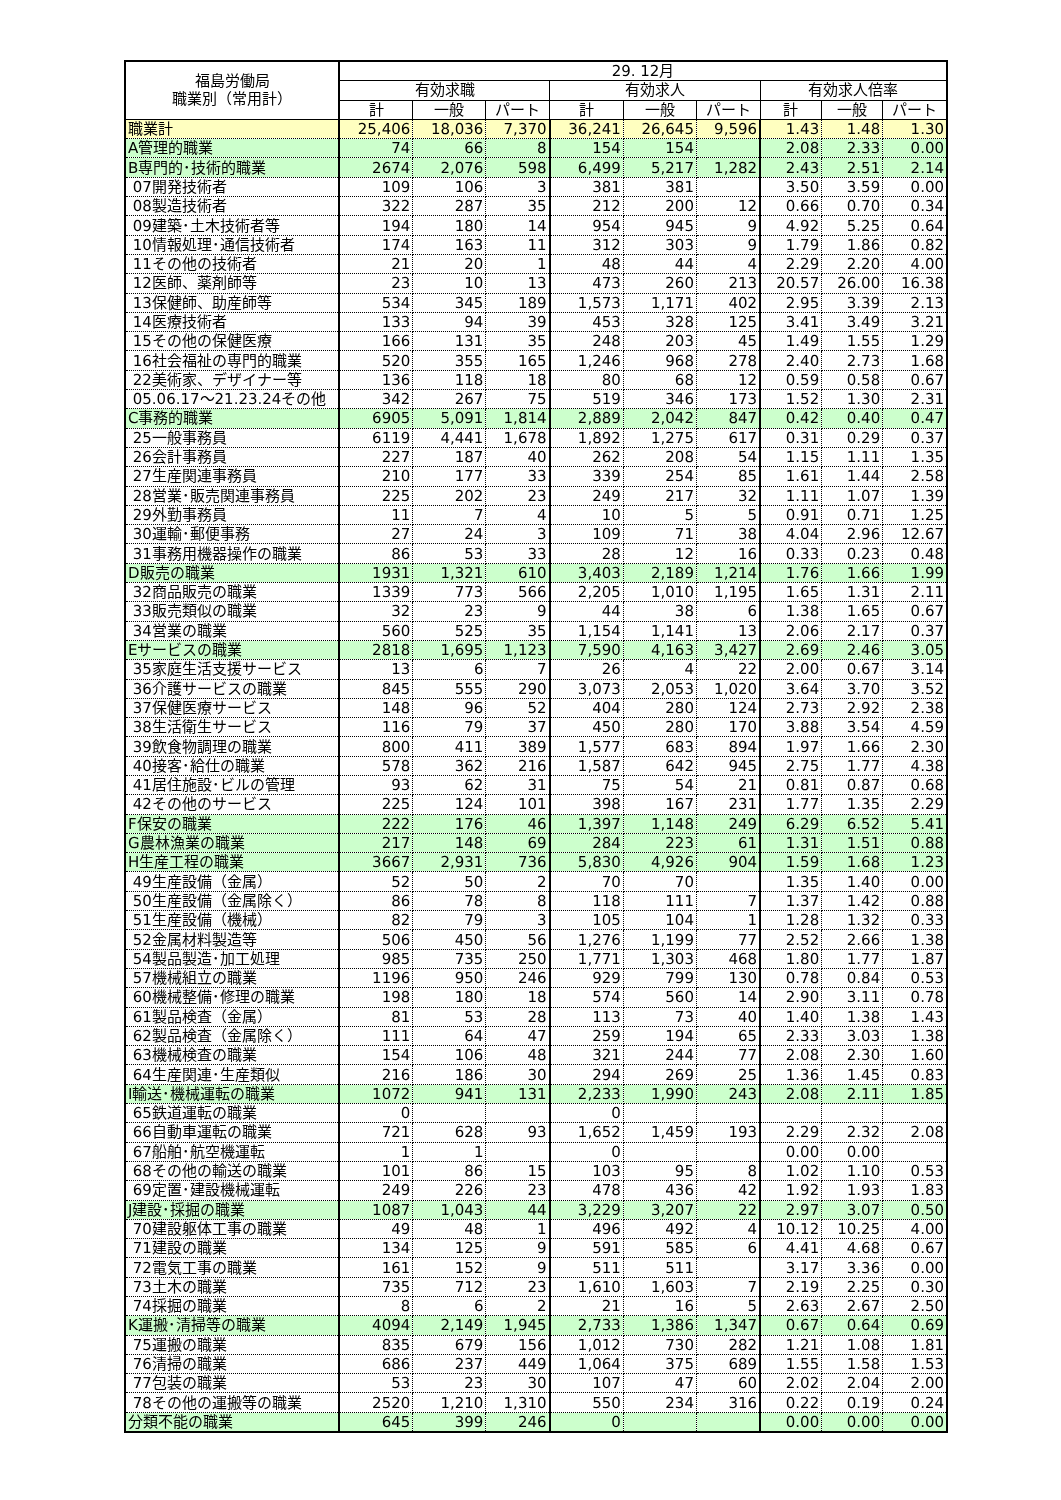| 福島労働局 職業別（常用計） | 29. 12月 | | | | | | | | |
| --- | --- | --- | --- | --- | --- | --- | --- | --- | --- |
| | 有効求職 | | | 有効求人 | | | 有効求人倍率 | | |
| | 計 | 一般 | パート | 計 | 一般 | パート | 計 | 一般 | パート |
| 職業計 | 25,406 | 18,036 | 7,370 | 36,241 | 26,645 | 9,596 | 1.43 | 1.48 | 1.30 |
| A管理的職業 | 74 | 66 | 8 | 154 | 154 | | 2.08 | 2.33 | 0.00 |
| B専門的･技術的職業 | 2674 | 2,076 | 598 | 6,499 | 5,217 | 1,282 | 2.43 | 2.51 | 2.14 |
| 07開発技術者 | 109 | 106 | 3 | 381 | 381 | | 3.50 | 3.59 | 0.00 |
| 08製造技術者 | 322 | 287 | 35 | 212 | 200 | 12 | 0.66 | 0.70 | 0.34 |
| 09建築･土木技術者等 | 194 | 180 | 14 | 954 | 945 | 9 | 4.92 | 5.25 | 0.64 |
| 10情報処理･通信技術者 | 174 | 163 | 11 | 312 | 303 | 9 | 1.79 | 1.86 | 0.82 |
| 11その他の技術者 | 21 | 20 | 1 | 48 | 44 | 4 | 2.29 | 2.20 | 4.00 |
| 12医師、薬剤師等 | 23 | 10 | 13 | 473 | 260 | 213 | 20.57 | 26.00 | 16.38 |
| 13保健師、助産師等 | 534 | 345 | 189 | 1,573 | 1,171 | 402 | 2.95 | 3.39 | 2.13 |
| 14医療技術者 | 133 | 94 | 39 | 453 | 328 | 125 | 3.41 | 3.49 | 3.21 |
| 15その他の保健医療 | 166 | 131 | 35 | 248 | 203 | 45 | 1.49 | 1.55 | 1.29 |
| 16社会福祉の専門的職業 | 520 | 355 | 165 | 1,246 | 968 | 278 | 2.40 | 2.73 | 1.68 |
| 22美術家、デザイナー等 | 136 | 118 | 18 | 80 | 68 | 12 | 0.59 | 0.58 | 0.67 |
| 05.06.17～21.23.24その他 | 342 | 267 | 75 | 519 | 346 | 173 | 1.52 | 1.30 | 2.31 |
| C事務的職業 | 6905 | 5,091 | 1,814 | 2,889 | 2,042 | 847 | 0.42 | 0.40 | 0.47 |
| 25一般事務員 | 6119 | 4,441 | 1,678 | 1,892 | 1,275 | 617 | 0.31 | 0.29 | 0.37 |
| 26会計事務員 | 227 | 187 | 40 | 262 | 208 | 54 | 1.15 | 1.11 | 1.35 |
| 27生産関連事務員 | 210 | 177 | 33 | 339 | 254 | 85 | 1.61 | 1.44 | 2.58 |
| 28営業･販売関連事務員 | 225 | 202 | 23 | 249 | 217 | 32 | 1.11 | 1.07 | 1.39 |
| 29外勤事務員 | 11 | 7 | 4 | 10 | 5 | 5 | 0.91 | 0.71 | 1.25 |
| 30運輸･郵便事務 | 27 | 24 | 3 | 109 | 71 | 38 | 4.04 | 2.96 | 12.67 |
| 31事務用機器操作の職業 | 86 | 53 | 33 | 28 | 12 | 16 | 0.33 | 0.23 | 0.48 |
| D販売の職業 | 1931 | 1,321 | 610 | 3,403 | 2,189 | 1,214 | 1.76 | 1.66 | 1.99 |
| 32商品販売の職業 | 1339 | 773 | 566 | 2,205 | 1,010 | 1,195 | 1.65 | 1.31 | 2.11 |
| 33販売類似の職業 | 32 | 23 | 9 | 44 | 38 | 6 | 1.38 | 1.65 | 0.67 |
| 34営業の職業 | 560 | 525 | 35 | 1,154 | 1,141 | 13 | 2.06 | 2.17 | 0.37 |
| Eサービスの職業 | 2818 | 1,695 | 1,123 | 7,590 | 4,163 | 3,427 | 2.69 | 2.46 | 3.05 |
| 35家庭生活支援サービス | 13 | 6 | 7 | 26 | 4 | 22 | 2.00 | 0.67 | 3.14 |
| 36介護サービスの職業 | 845 | 555 | 290 | 3,073 | 2,053 | 1,020 | 3.64 | 3.70 | 3.52 |
| 37保健医療サービス | 148 | 96 | 52 | 404 | 280 | 124 | 2.73 | 2.92 | 2.38 |
| 38生活衛生サービス | 116 | 79 | 37 | 450 | 280 | 170 | 3.88 | 3.54 | 4.59 |
| 39飲食物調理の職業 | 800 | 411 | 389 | 1,577 | 683 | 894 | 1.97 | 1.66 | 2.30 |
| 40接客･給仕の職業 | 578 | 362 | 216 | 1,587 | 642 | 945 | 2.75 | 1.77 | 4.38 |
| 41居住施設･ビルの管理 | 93 | 62 | 31 | 75 | 54 | 21 | 0.81 | 0.87 | 0.68 |
| 42その他のサービス | 225 | 124 | 101 | 398 | 167 | 231 | 1.77 | 1.35 | 2.29 |
| F保安の職業 | 222 | 176 | 46 | 1,397 | 1,148 | 249 | 6.29 | 6.52 | 5.41 |
| G農林漁業の職業 | 217 | 148 | 69 | 284 | 223 | 61 | 1.31 | 1.51 | 0.88 |
| H生産工程の職業 | 3667 | 2,931 | 736 | 5,830 | 4,926 | 904 | 1.59 | 1.68 | 1.23 |
| 49生産設備（金属） | 52 | 50 | 2 | 70 | 70 | | 1.35 | 1.40 | 0.00 |
| 50生産設備（金属除く） | 86 | 78 | 8 | 118 | 111 | 7 | 1.37 | 1.42 | 0.88 |
| 51生産設備（機械） | 82 | 79 | 3 | 105 | 104 | 1 | 1.28 | 1.32 | 0.33 |
| 52金属材料製造等 | 506 | 450 | 56 | 1,276 | 1,199 | 77 | 2.52 | 2.66 | 1.38 |
| 54製品製造･加工処理 | 985 | 735 | 250 | 1,771 | 1,303 | 468 | 1.80 | 1.77 | 1.87 |
| 57機械組立の職業 | 1196 | 950 | 246 | 929 | 799 | 130 | 0.78 | 0.84 | 0.53 |
| 60機械整備･修理の職業 | 198 | 180 | 18 | 574 | 560 | 14 | 2.90 | 3.11 | 0.78 |
| 61製品検査（金属） | 81 | 53 | 28 | 113 | 73 | 40 | 1.40 | 1.38 | 1.43 |
| 62製品検査（金属除く） | 111 | 64 | 47 | 259 | 194 | 65 | 2.33 | 3.03 | 1.38 |
| 63機械検査の職業 | 154 | 106 | 48 | 321 | 244 | 77 | 2.08 | 2.30 | 1.60 |
| 64生産関連･生産類似 | 216 | 186 | 30 | 294 | 269 | 25 | 1.36 | 1.45 | 0.83 |
| I輸送･機械運転の職業 | 1072 | 941 | 131 | 2,233 | 1,990 | 243 | 2.08 | 2.11 | 1.85 |
| 65鉄道運転の職業 | 0 | | | 0 | | | | | |
| 66自動車運転の職業 | 721 | 628 | 93 | 1,652 | 1,459 | 193 | 2.29 | 2.32 | 2.08 |
| 67船舶･航空機運転 | 1 | 1 | | 0 | | | 0.00 | 0.00 | |
| 68その他の輸送の職業 | 101 | 86 | 15 | 103 | 95 | 8 | 1.02 | 1.10 | 0.53 |
| 69定置･建設機械運転 | 249 | 226 | 23 | 478 | 436 | 42 | 1.92 | 1.93 | 1.83 |
| J建設･採掘の職業 | 1087 | 1,043 | 44 | 3,229 | 3,207 | 22 | 2.97 | 3.07 | 0.50 |
| 70建設躯体工事の職業 | 49 | 48 | 1 | 496 | 492 | 4 | 10.12 | 10.25 | 4.00 |
| 71建設の職業 | 134 | 125 | 9 | 591 | 585 | 6 | 4.41 | 4.68 | 0.67 |
| 72電気工事の職業 | 161 | 152 | 9 | 511 | 511 | | 3.17 | 3.36 | 0.00 |
| 73土木の職業 | 735 | 712 | 23 | 1,610 | 1,603 | 7 | 2.19 | 2.25 | 0.30 |
| 74採掘の職業 | 8 | 6 | 2 | 21 | 16 | 5 | 2.63 | 2.67 | 2.50 |
| K運搬･清掃等の職業 | 4094 | 2,149 | 1,945 | 2,733 | 1,386 | 1,347 | 0.67 | 0.64 | 0.69 |
| 75運搬の職業 | 835 | 679 | 156 | 1,012 | 730 | 282 | 1.21 | 1.08 | 1.81 |
| 76清掃の職業 | 686 | 237 | 449 | 1,064 | 375 | 689 | 1.55 | 1.58 | 1.53 |
| 77包装の職業 | 53 | 23 | 30 | 107 | 47 | 60 | 2.02 | 2.04 | 2.00 |
| 78その他の運搬等の職業 | 2520 | 1,210 | 1,310 | 550 | 234 | 316 | 0.22 | 0.19 | 0.24 |
| 分類不能の職業 | 645 | 399 | 246 | 0 | | | 0.00 | 0.00 | 0.00 |